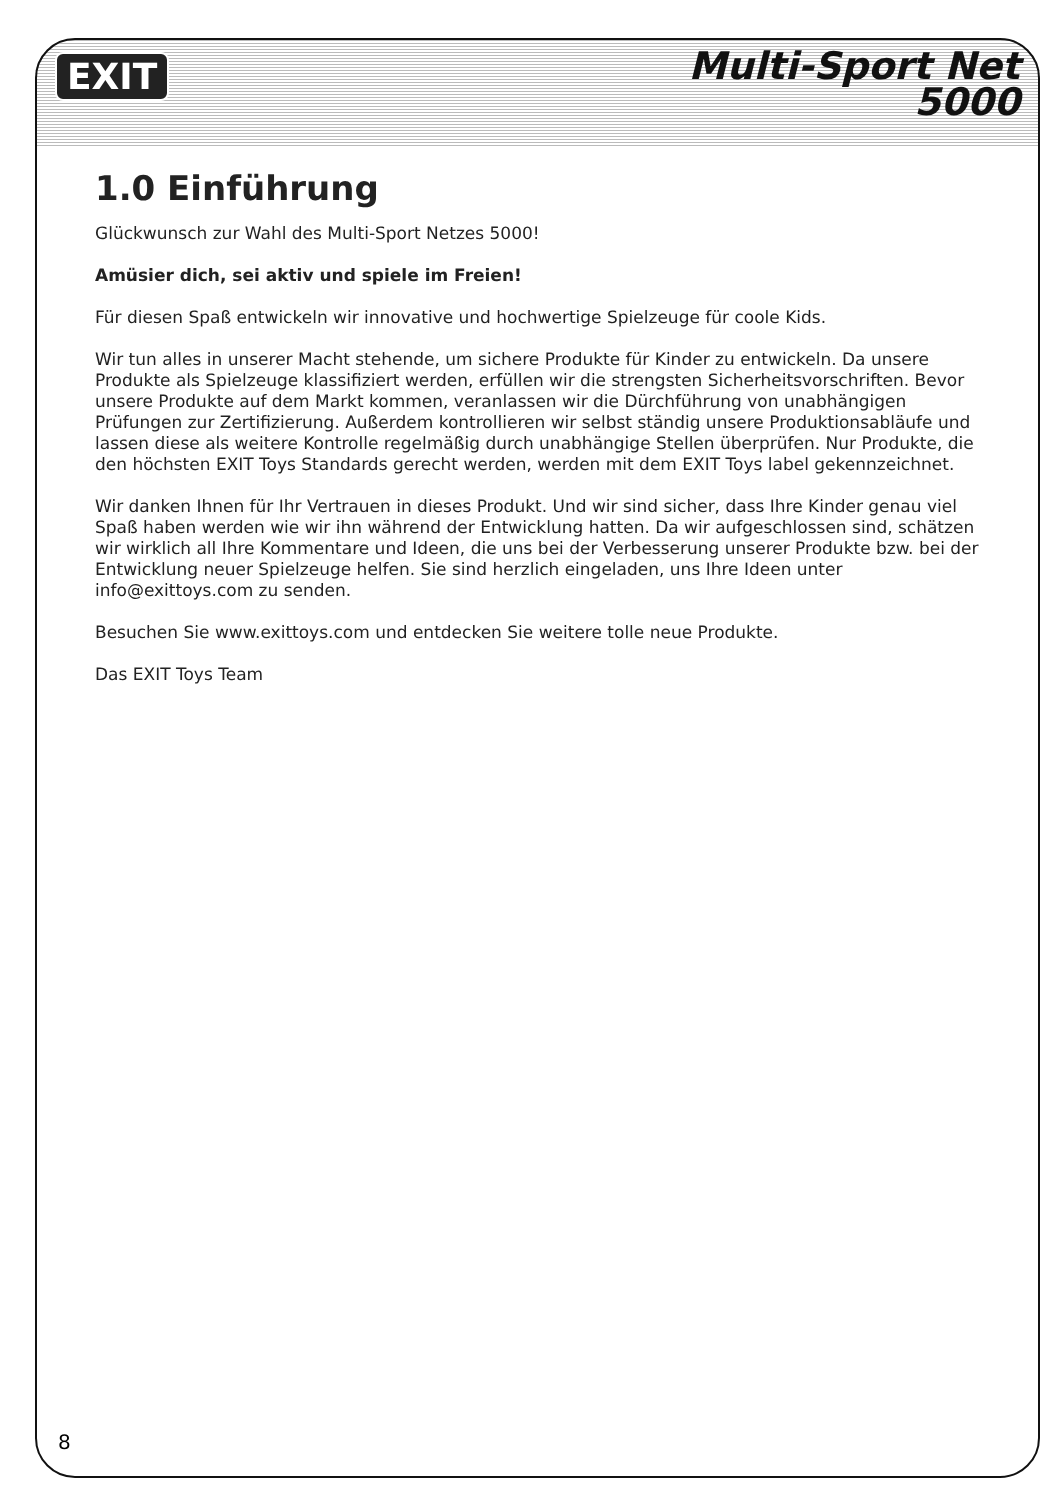EXIT
Multi-Sport Net
5000
1.0 Einführung
Glückwunsch zur Wahl des Multi-Sport Netzes 5000!
Amüsier dich, sei aktiv und spiele im Freien!
Für diesen Spaß entwickeln wir innovative und hochwertige Spielzeuge für coole Kids.
Wir tun alles in unserer Macht stehende, um sichere Produkte für Kinder zu entwickeln. Da unsere Produkte als Spielzeuge klassifiziert werden, erfüllen wir die strengsten Sicherheitsvorschriften. Bevor unsere Produkte auf dem Markt kommen, veranlassen wir die Dürchführung von unabhängigen Prüfungen zur Zertifizierung. Außerdem kontrollieren wir selbst ständig unsere Produktionsabläufe und lassen diese als weitere Kontrolle regelmäßig durch unabhängige Stellen überprüfen. Nur Produkte, die den höchsten EXIT Toys Standards gerecht werden, werden mit dem EXIT Toys label gekennzeichnet.
Wir danken Ihnen für Ihr Vertrauen in dieses Produkt. Und wir sind sicher, dass Ihre Kinder genau viel Spaß haben werden wie wir ihn während der Entwicklung hatten. Da wir aufgeschlossen sind, schätzen wir wirklich all Ihre Kommentare und Ideen, die uns bei der Verbesserung unserer Produkte bzw. bei der Entwicklung neuer Spielzeuge helfen. Sie sind herzlich eingeladen, uns Ihre Ideen unter info@exittoys.com zu senden.
Besuchen Sie www.exittoys.com und entdecken Sie weitere tolle neue Produkte.
Das EXIT Toys Team
8